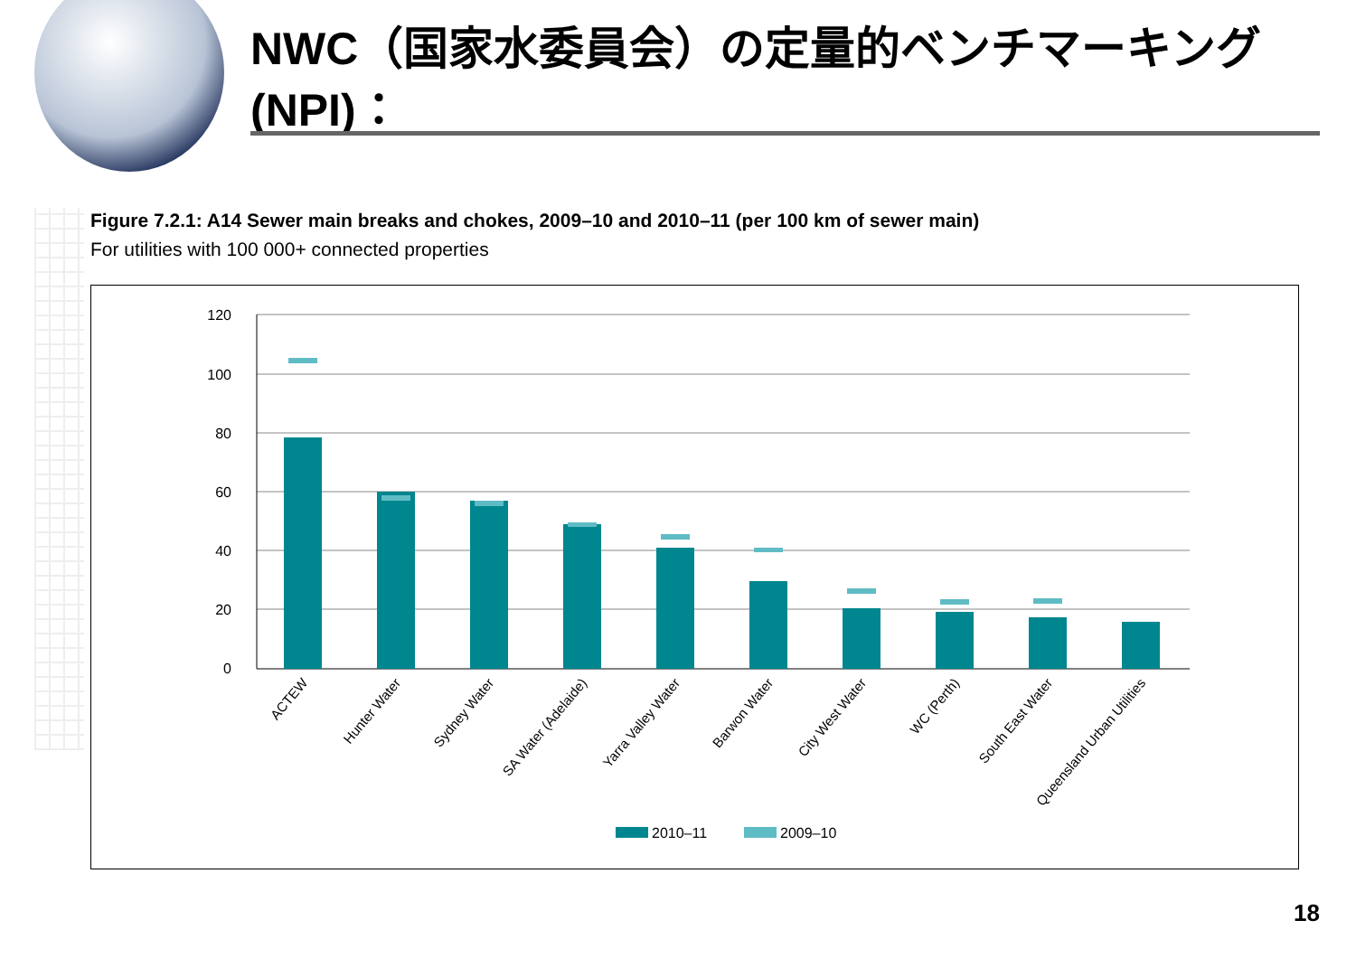NWC（国家水委員会）の定量的ベンチマーキング(NPI)：
Figure 7.2.1: A14 Sewer main breaks and chokes, 2009–10 and 2010–11 (per 100 km of sewer main)
For utilities with 100 000+ connected properties
0
20
40
60
80
100
120
ACTEW
Hunter Water
Sydney Water
SA Water (Adelaide)
Yarra Valley Water
Barwon Water
City West Water
WC (Perth)
South East Water
Queensland Urban Utilities
2010–11
2009–10
18